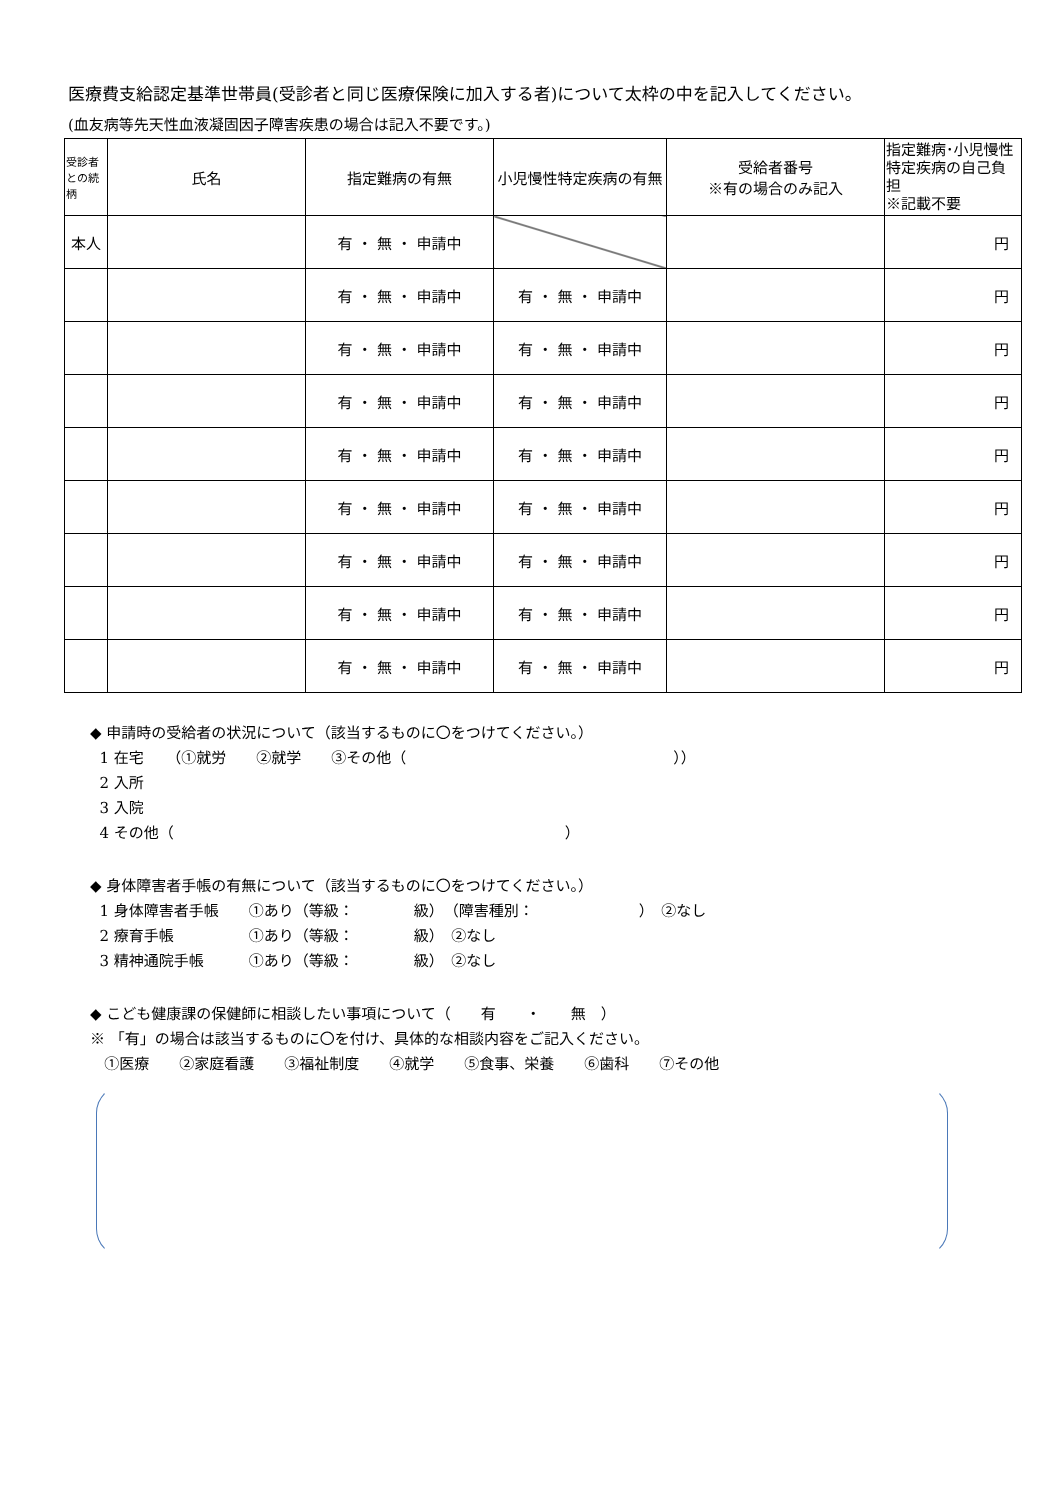医療費支給認定基準世帯員(受診者と同じ医療保険に加入する者)について太枠の中を記入してください。
(血友病等先天性血液凝固因子障害疾患の場合は記入不要です。)
| 受診者との続柄 | 氏名 | 指定難病の有無 | 小児慢性特定疾病の有無 | 受給者番号 ※有の場合のみ記入 | 指定難病･小児慢性特定疾病の自己負担 ※記載不要 |
| --- | --- | --- | --- | --- | --- |
| 本人 | | 有 ・ 無 ・ 申請中 | | | 円 |
| | | 有 ・ 無 ・ 申請中 | 有 ・ 無 ・ 申請中 | | 円 |
| | | 有 ・ 無 ・ 申請中 | 有 ・ 無 ・ 申請中 | | 円 |
| | | 有 ・ 無 ・ 申請中 | 有 ・ 無 ・ 申請中 | | 円 |
| | | 有 ・ 無 ・ 申請中 | 有 ・ 無 ・ 申請中 | | 円 |
| | | 有 ・ 無 ・ 申請中 | 有 ・ 無 ・ 申請中 | | 円 |
| | | 有 ・ 無 ・ 申請中 | 有 ・ 無 ・ 申請中 | | 円 |
| | | 有 ・ 無 ・ 申請中 | 有 ・ 無 ・ 申請中 | | 円 |
| | | 有 ・ 無 ・ 申請中 | 有 ・ 無 ・ 申請中 | | 円 |
◆ 申請時の受給者の状況について（該当するものに〇をつけてください。）
1 在宅　　（①就労　　②就学　　③その他（ ））
2 入所
3 入院
4 その他（ ）
◆ 身体障害者手帳の有無について（該当するものに〇をつけてください。）
1 身体障害者手帳　　①あり（等級：　　　　級）　（障害種別：　　　　　　　）　②なし
2 療育手帳　　　　　①あり（等級：　　　　級）　②なし
3 精神通院手帳　　　①あり（等級：　　　　級）　②なし
◆ こども健康課の保健師に相談したい事項について（　　有　　・　　無　）
※ 「有」の場合は該当するものに〇を付け、具体的な相談内容をご記入ください。
①医療　　②家庭看護　　③福祉制度　　④就学　　⑤食事、栄養　　⑥歯科　　⑦その他